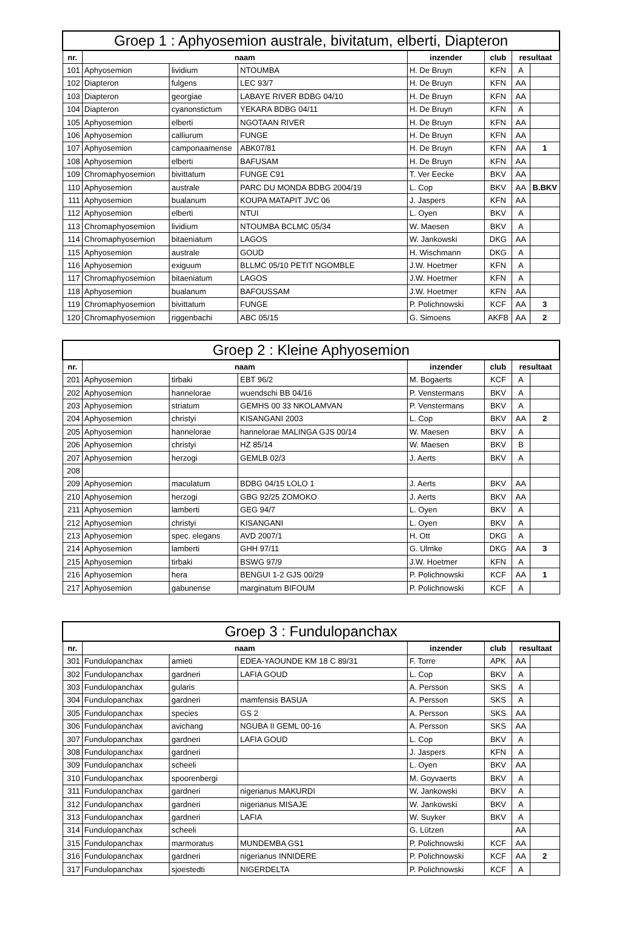| Groep 1 : Aphyosemion australe, bivitatum, elberti, Diapteron | | | | | | | |
| --- | --- | --- | --- | --- | --- | --- | --- |
| nr. | naam | | | inzender | club | resultaat | |
| 101 | Aphyosemion | lividium | NTOUMBA | H. De Bruyn | KFN | A | |
| 102 | Diapteron | fulgens | LEC 93/7 | H. De Bruyn | KFN | AA | |
| 103 | Diapteron | georgiae | LABAYE RIVER BDBG 04/10 | H. De Bruyn | KFN | AA | |
| 104 | Diapteron | cyanonstictum | YEKARA BDBG 04/11 | H. De Bruyn | KFN | A | |
| 105 | Aphyosemion | elberti | NGOTAAN RIVER | H. De Bruyn | KFN | AA | |
| 106 | Aphyosemion | calliurum | FUNGE | H. De Bruyn | KFN | AA | |
| 107 | Aphyosemion | camponaamense | ABK07/81 | H. De Bruyn | KFN | AA | 1 |
| 108 | Aphyosemion | elberti | BAFUSAM | H. De Bruyn | KFN | AA | |
| 109 | Chromaphyosemion | bivittatum | FUNGE C91 | T. Ver Eecke | BKV | AA | |
| 110 | Aphyosemion | australe | PARC DU MONDA BDBG 2004/19 | L. Cop | BKV | AA | B.BKV |
| 111 | Aphyosemion | bualanum | KOUPA MATAPIT JVC 06 | J. Jaspers | KFN | AA | |
| 112 | Aphyosemion | elberti | NTUI | L. Oyen | BKV | A | |
| 113 | Chromaphyosemion | lividium | NTOUMBA BCLMC 05/34 | W. Maesen | BKV | A | |
| 114 | Chromaphyosemion | bitaeniatum | LAGOS | W. Jankowski | DKG | AA | |
| 115 | Aphyosemion | australe | GOUD | H. Wischmann | DKG | A | |
| 116 | Aphyosemion | exiguum | BLLMC 05/10 PETIT NGOMBLE | J.W. Hoetmer | KFN | A | |
| 117 | Chromaphyosemion | bitaeniatum | LAGOS | J.W. Hoetmer | KFN | A | |
| 118 | Aphyosemion | bualanum | BAFOUSSAM | J.W. Hoetmer | KFN | AA | |
| 119 | Chromaphyosemion | bivittatum | FUNGE | P. Polichnowski | KCF | AA | 3 |
| 120 | Chromaphyosemion | riggenbachi | ABC 05/15 | G. Simoens | AKFB | AA | 2 |
| Groep 2 : Kleine Aphyosemion | | | | | | | |
| --- | --- | --- | --- | --- | --- | --- | --- |
| nr. | naam | | | inzender | club | resultaat | |
| 201 | Aphyosemion | tirbaki | EBT 96/2 | M. Bogaerts | KCF | A | |
| 202 | Aphyosemion | hannelorae | wuendschi BB 04/16 | P. Venstermans | BKV | A | |
| 203 | Aphyosemion | striatum | GEMHS 00 33 NKOLAMVAN | P. Venstermans | BKV | A | |
| 204 | Aphyosemion | christyi | KISANGANI 2003 | L. Cop | BKV | AA | 2 |
| 205 | Aphyosemion | hannelorae | hannelorae MALINGA GJS 00/14 | W. Maesen | BKV | A | |
| 206 | Aphyosemion | christyi | HZ 85/14 | W. Maesen | BKV | B | |
| 207 | Aphyosemion | herzogi | GEMLB 02/3 | J. Aerts | BKV | A | |
| 208 | | | | | | | |
| 209 | Aphyosemion | maculatum | BDBG 04/15 LOLO 1 | J. Aerts | BKV | AA | |
| 210 | Aphyosemion | herzogi | GBG 92/25 ZOMOKO | J. Aerts | BKV | AA | |
| 211 | Aphyosemion | lamberti | GEG 94/7 | L. Oyen | BKV | A | |
| 212 | Aphyosemion | christyi | KISANGANI | L. Oyen | BKV | A | |
| 213 | Aphyosemion | spec. elegans | AVD 2007/1 | H. Ott | DKG | A | |
| 214 | Aphyosemion | lamberti | GHH 97/11 | G. Ulmke | DKG | AA | 3 |
| 215 | Aphyosemion | tirbaki | BSWG 97/9 | J.W. Hoetmer | KFN | A | |
| 216 | Aphyosemion | hera | BENGUI 1-2 GJS 00/29 | P. Polichnowski | KCF | AA | 1 |
| 217 | Aphyosemion | gabunense | marginatum BIFOUM | P. Polichnowski | KCF | A | |
| Groep 3 : Fundulopanchax | | | | | | | |
| --- | --- | --- | --- | --- | --- | --- | --- |
| nr. | naam | | | inzender | club | resultaat | |
| 301 | Fundulopanchax | amieti | EDEA-YAOUNDE KM 18 C 89/31 | F. Torre | APK | AA | |
| 302 | Fundulopanchax | gardneri | LAFIA GOUD | L. Cop | BKV | A | |
| 303 | Fundulopanchax | gularis | | A. Persson | SKS | A | |
| 304 | Fundulopanchax | gardneri | mamfensis BASUA | A. Persson | SKS | A | |
| 305 | Fundulopanchax | species | GS 2 | A. Persson | SKS | AA | |
| 306 | Fundulopanchax | avichang | NGUBA II GEML 00-16 | A. Persson | SKS | AA | |
| 307 | Fundulopanchax | gardneri | LAFIA GOUD | L. Cop | BKV | A | |
| 308 | Fundulopanchax | gardneri | | J. Jaspers | KFN | A | |
| 309 | Fundulopanchax | scheeli | | L. Oyen | BKV | AA | |
| 310 | Fundulopanchax | spoorenbergi | | M. Goyvaerts | BKV | A | |
| 311 | Fundulopanchax | gardneri | nigerianus MAKURDI | W. Jankowski | BKV | A | |
| 312 | Fundulopanchax | gardneri | nigerianus MISAJE | W. Jankowski | BKV | A | |
| 313 | Fundulopanchax | gardneri | LAFIA | W. Suyker | BKV | A | |
| 314 | Fundulopanchax | scheeli | | G. Lützen | | AA | |
| 315 | Fundulopanchax | marmoratus | MUNDEMBA GS1 | P. Polichnowski | KCF | AA | |
| 316 | Fundulopanchax | gardneri | nigerianus INNIDERE | P. Polichnowski | KCF | AA | 2 |
| 317 | Fundulopanchax | sjoestedti | NIGERDELTA | P. Polichnowski | KCF | A | |